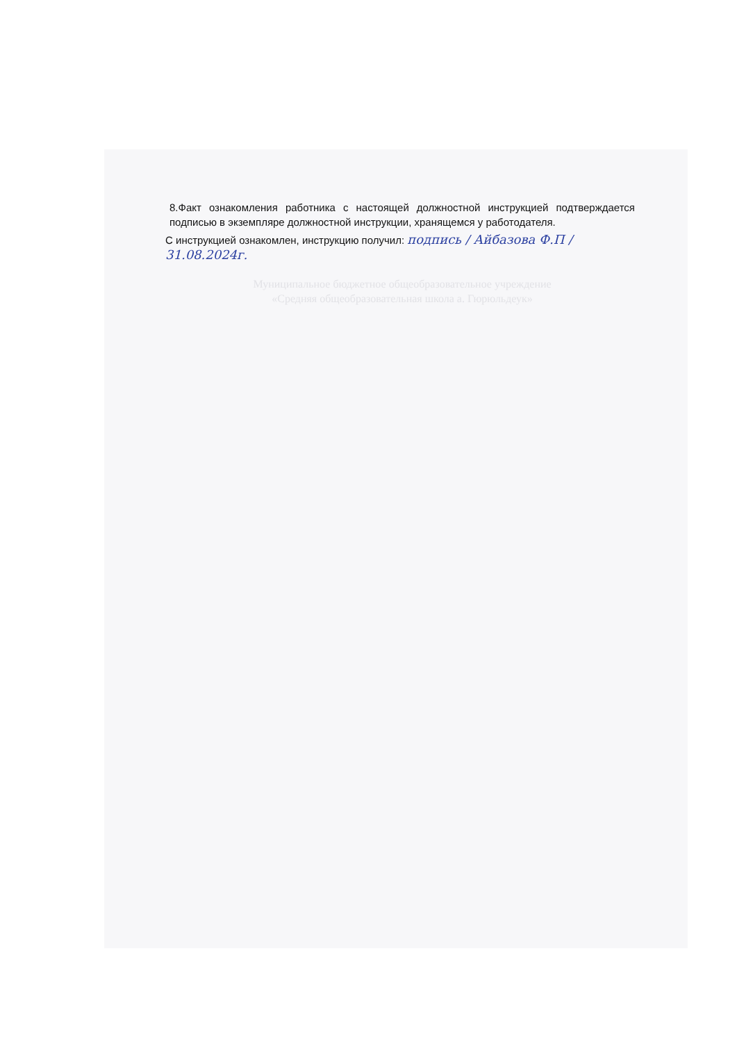8.Факт ознакомления работника с настоящей должностной инструкцией подтверждается подписью в экземпляре должностной инструкции, хранящемся у работодателя.
С инструкцией ознакомлен, инструкцию получил: подпись / Айбазова Ф.П / 31.08.2024г.
Муниципальное бюджетное общеобразовательное учреждение
«Средняя общеобразовательная школа а. Гюрюльдеук»